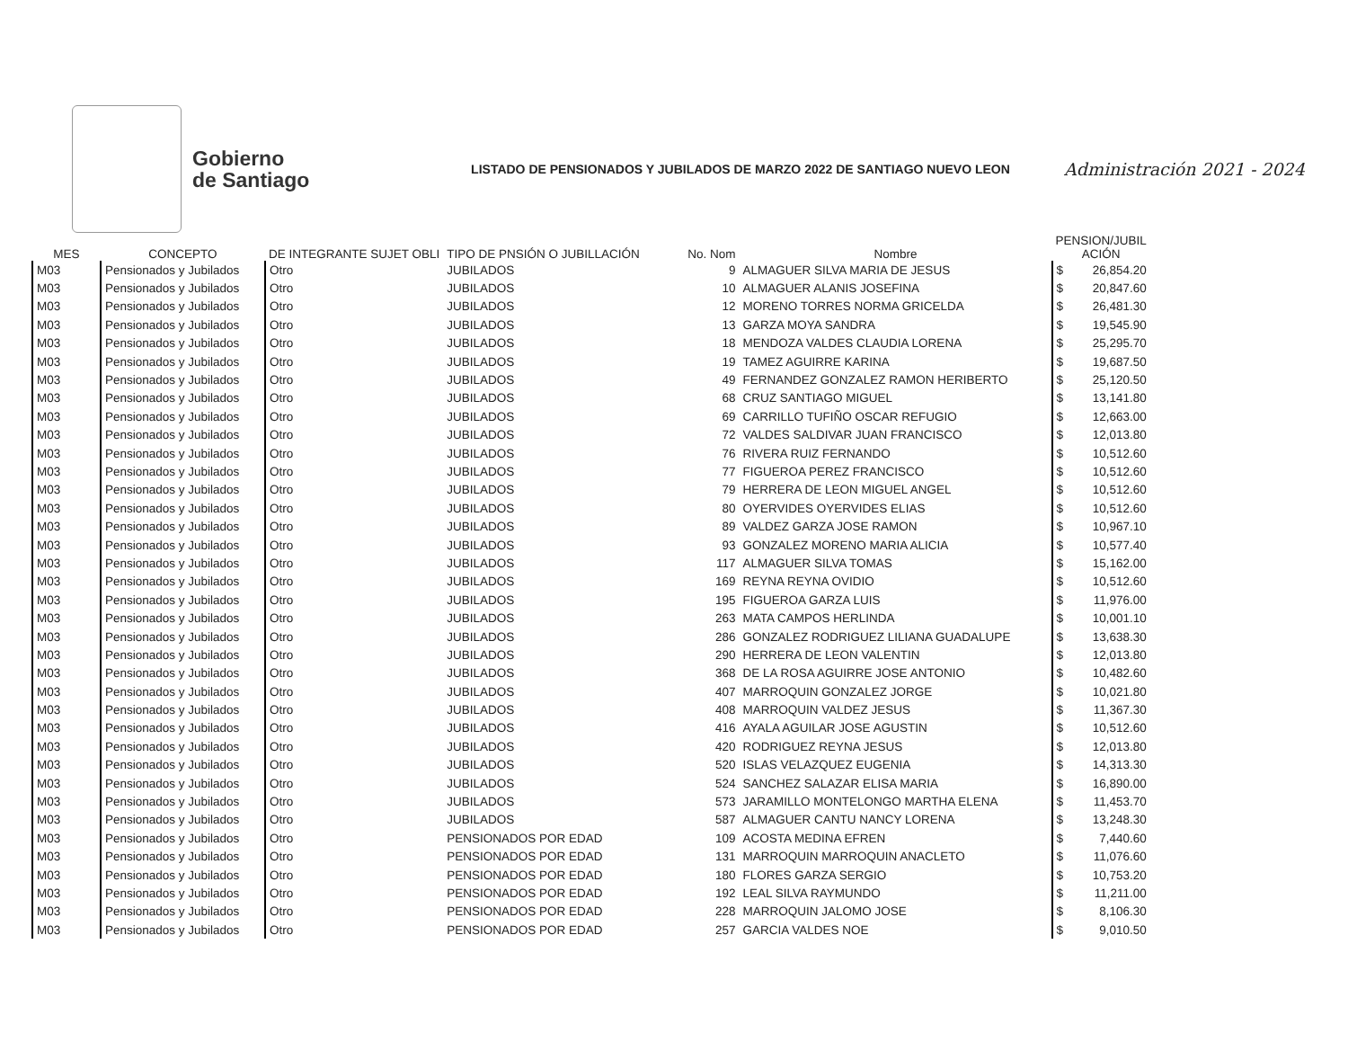Gobierno
de Santiago
LISTADO DE PENSIONADOS Y JUBILADOS DE MARZO 2022 DE SANTIAGO NUEVO LEON
Administración 2021 - 2024
| MES | CONCEPTO | DE INTEGRANTE SUJET OBLI | TIPO DE PNSIÓN O JUBILLACIÓN | No. Nom | Nombre | PENSION/JUBIL ACIÓN | |
| --- | --- | --- | --- | --- | --- | --- | --- |
| M03 | Pensionados y Jubilados | Otro | JUBILADOS | 9 | ALMAGUER SILVA MARIA DE JESUS | $ | 26,854.20 |
| M03 | Pensionados y Jubilados | Otro | JUBILADOS | 10 | ALMAGUER ALANIS JOSEFINA | $ | 20,847.60 |
| M03 | Pensionados y Jubilados | Otro | JUBILADOS | 12 | MORENO TORRES NORMA GRICELDA | $ | 26,481.30 |
| M03 | Pensionados y Jubilados | Otro | JUBILADOS | 13 | GARZA MOYA SANDRA | $ | 19,545.90 |
| M03 | Pensionados y Jubilados | Otro | JUBILADOS | 18 | MENDOZA VALDES CLAUDIA LORENA | $ | 25,295.70 |
| M03 | Pensionados y Jubilados | Otro | JUBILADOS | 19 | TAMEZ AGUIRRE KARINA | $ | 19,687.50 |
| M03 | Pensionados y Jubilados | Otro | JUBILADOS | 49 | FERNANDEZ GONZALEZ RAMON HERIBERTO | $ | 25,120.50 |
| M03 | Pensionados y Jubilados | Otro | JUBILADOS | 68 | CRUZ SANTIAGO MIGUEL | $ | 13,141.80 |
| M03 | Pensionados y Jubilados | Otro | JUBILADOS | 69 | CARRILLO TUFIÑO OSCAR REFUGIO | $ | 12,663.00 |
| M03 | Pensionados y Jubilados | Otro | JUBILADOS | 72 | VALDES SALDIVAR JUAN FRANCISCO | $ | 12,013.80 |
| M03 | Pensionados y Jubilados | Otro | JUBILADOS | 76 | RIVERA RUIZ FERNANDO | $ | 10,512.60 |
| M03 | Pensionados y Jubilados | Otro | JUBILADOS | 77 | FIGUEROA PEREZ FRANCISCO | $ | 10,512.60 |
| M03 | Pensionados y Jubilados | Otro | JUBILADOS | 79 | HERRERA DE LEON MIGUEL ANGEL | $ | 10,512.60 |
| M03 | Pensionados y Jubilados | Otro | JUBILADOS | 80 | OYERVIDES OYERVIDES ELIAS | $ | 10,512.60 |
| M03 | Pensionados y Jubilados | Otro | JUBILADOS | 89 | VALDEZ GARZA JOSE RAMON | $ | 10,967.10 |
| M03 | Pensionados y Jubilados | Otro | JUBILADOS | 93 | GONZALEZ MORENO MARIA ALICIA | $ | 10,577.40 |
| M03 | Pensionados y Jubilados | Otro | JUBILADOS | 117 | ALMAGUER SILVA TOMAS | $ | 15,162.00 |
| M03 | Pensionados y Jubilados | Otro | JUBILADOS | 169 | REYNA REYNA OVIDIO | $ | 10,512.60 |
| M03 | Pensionados y Jubilados | Otro | JUBILADOS | 195 | FIGUEROA GARZA LUIS | $ | 11,976.00 |
| M03 | Pensionados y Jubilados | Otro | JUBILADOS | 263 | MATA CAMPOS HERLINDA | $ | 10,001.10 |
| M03 | Pensionados y Jubilados | Otro | JUBILADOS | 286 | GONZALEZ RODRIGUEZ LILIANA GUADALUPE | $ | 13,638.30 |
| M03 | Pensionados y Jubilados | Otro | JUBILADOS | 290 | HERRERA DE LEON VALENTIN | $ | 12,013.80 |
| M03 | Pensionados y Jubilados | Otro | JUBILADOS | 368 | DE LA ROSA AGUIRRE JOSE ANTONIO | $ | 10,482.60 |
| M03 | Pensionados y Jubilados | Otro | JUBILADOS | 407 | MARROQUIN GONZALEZ JORGE | $ | 10,021.80 |
| M03 | Pensionados y Jubilados | Otro | JUBILADOS | 408 | MARROQUIN VALDEZ JESUS | $ | 11,367.30 |
| M03 | Pensionados y Jubilados | Otro | JUBILADOS | 416 | AYALA AGUILAR JOSE AGUSTIN | $ | 10,512.60 |
| M03 | Pensionados y Jubilados | Otro | JUBILADOS | 420 | RODRIGUEZ REYNA JESUS | $ | 12,013.80 |
| M03 | Pensionados y Jubilados | Otro | JUBILADOS | 520 | ISLAS VELAZQUEZ EUGENIA | $ | 14,313.30 |
| M03 | Pensionados y Jubilados | Otro | JUBILADOS | 524 | SANCHEZ SALAZAR ELISA MARIA | $ | 16,890.00 |
| M03 | Pensionados y Jubilados | Otro | JUBILADOS | 573 | JARAMILLO MONTELONGO MARTHA ELENA | $ | 11,453.70 |
| M03 | Pensionados y Jubilados | Otro | JUBILADOS | 587 | ALMAGUER CANTU NANCY LORENA | $ | 13,248.30 |
| M03 | Pensionados y Jubilados | Otro | PENSIONADOS POR EDAD | 109 | ACOSTA MEDINA EFREN | $ | 7,440.60 |
| M03 | Pensionados y Jubilados | Otro | PENSIONADOS POR EDAD | 131 | MARROQUIN MARROQUIN ANACLETO | $ | 11,076.60 |
| M03 | Pensionados y Jubilados | Otro | PENSIONADOS POR EDAD | 180 | FLORES GARZA SERGIO | $ | 10,753.20 |
| M03 | Pensionados y Jubilados | Otro | PENSIONADOS POR EDAD | 192 | LEAL SILVA RAYMUNDO | $ | 11,211.00 |
| M03 | Pensionados y Jubilados | Otro | PENSIONADOS POR EDAD | 228 | MARROQUIN JALOMO JOSE | $ | 8,106.30 |
| M03 | Pensionados y Jubilados | Otro | PENSIONADOS POR EDAD | 257 | GARCIA VALDES NOE | $ | 9,010.50 |